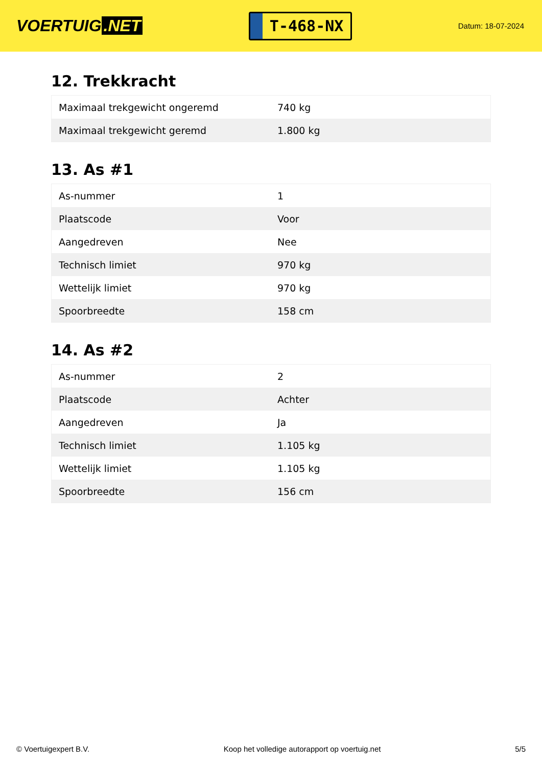VOERTUIG.NET
T-468-NX
Datum: 18-07-2024
12. Trekkracht
| Maximaal trekgewicht ongeremd | 740 kg |
| Maximaal trekgewicht geremd | 1.800 kg |
13. As #1
| As-nummer | 1 |
| Plaatscode | Voor |
| Aangedreven | Nee |
| Technisch limiet | 970 kg |
| Wettelijk limiet | 970 kg |
| Spoorbreedte | 158 cm |
14. As #2
| As-nummer | 2 |
| Plaatscode | Achter |
| Aangedreven | Ja |
| Technisch limiet | 1.105 kg |
| Wettelijk limiet | 1.105 kg |
| Spoorbreedte | 156 cm |
© Voertuigexpert B.V. Koop het volledige autorapport op voertuig.net 5/5